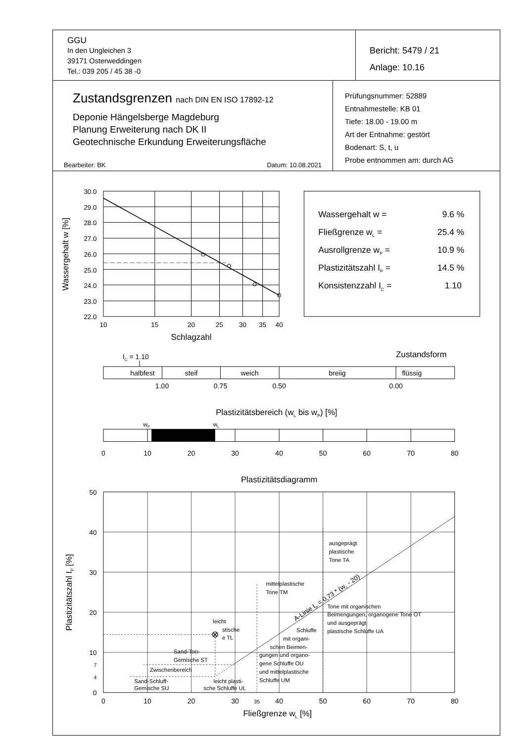GGU
In den Ungleichen 3
39171 Osterweddingen
Tel.: 039 205 / 45 38 -0
Bericht: 5479 / 21
Anlage: 10.16
Zustandsgrenzen nach DIN EN ISO 17892-12
Deponie Hängelsberge Magdeburg
Planung Erweiterung nach DK II
Geotechnische Erkundung Erweiterungsfläche
Bearbeiter: BK Datum: 10.08.2021
Prüfungsnummer: 52889
Entnahmestelle: KB 01
Tiefe: 18.00 - 19.00 m
Art der Entnahme: gestört
Bodenart: S, t, u
Probe entnommen am: durch AG
30.0
29.0
28.0
27.0
26.0
25.0
24.0
23.0
22.0
10
15
20
25
30
35
40
Schlagzahl
Wassergehalt w [%]
Wassergehalt w =
9.6 %
Fließgrenze wL =
25.4 %
Ausrollgrenze wP =
10.9 %
Plastizitätszahl IP =
14.5 %
Konsistenzzahl IC =
1.10
IC = 1.10
Zustandsform
halbfest
steif
weich
breiig
flüssig
1.00
0.75
0.50
0.00
Plastizitätsbereich (wL bis wP) [%]
wP
wL
0
10
20
30
40
50
60
70
80
Plastizitätsdiagramm
0
10
20
30
35
40
50
60
70
80
Fließgrenze wL [%]
50
40
30
20
10
7
4
0
Plastizitätszahl IP [%]
ausgeprägt
plastische
Tone TA
mittelplastische
Tone TM
Tone mit organischen
Beimengungen, organogene Tone OT
und ausgeprägt
plastische Schluffe UA
leicht
stische
e TL
Schluffe
mit organi-
schen Beimen-
gungen und organo-
gene Schluffe OU
und mittelplastische
Schluffe UM
Sand-Ton-
Gemische ST
Zwischenbereich
Sand-Schluff-
Gemische SU
leicht plasti-
sche Schluffe UL
A-Linie IP = 0,73 * (wL - 20)